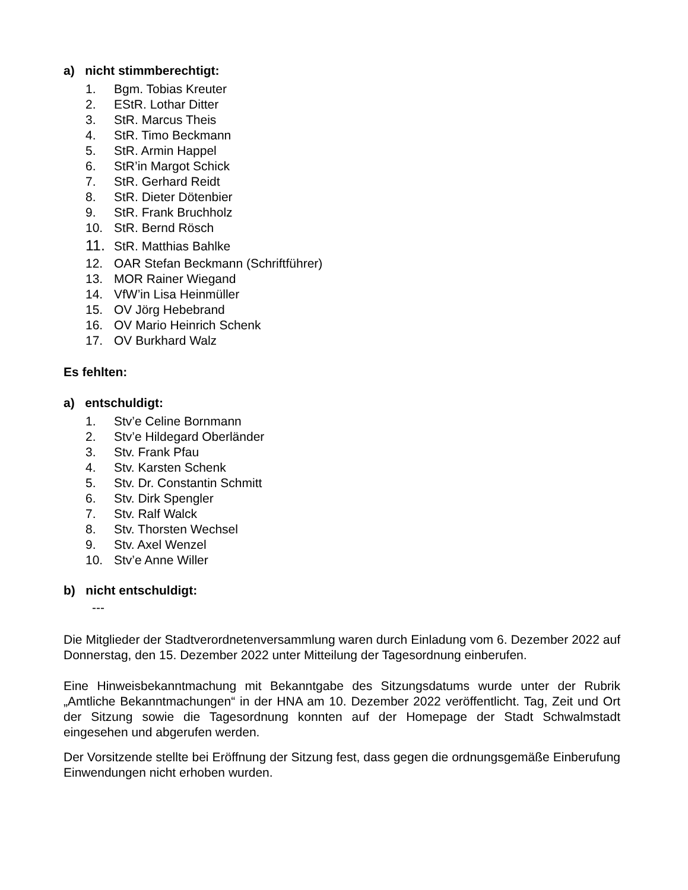a) nicht stimmberechtigt:
1. Bgm. Tobias Kreuter
2. EStR. Lothar Ditter
3. StR. Marcus Theis
4. StR. Timo Beckmann
5. StR. Armin Happel
6. StR’in Margot Schick
7. StR. Gerhard Reidt
8. StR. Dieter Dötenbier
9. StR. Frank Bruchholz
10. StR. Bernd Rösch
11. StR. Matthias Bahlke
12. OAR Stefan Beckmann (Schriftführer)
13. MOR Rainer Wiegand
14. VfW’in Lisa Heinmüller
15. OV Jörg Hebebrand
16. OV Mario Heinrich Schenk
17. OV Burkhard Walz
Es fehlten:
a) entschuldigt:
1. Stv’e Celine Bornmann
2. Stv’e Hildegard Oberländer
3. Stv. Frank Pfau
4. Stv. Karsten Schenk
5. Stv. Dr. Constantin Schmitt
6. Stv. Dirk Spengler
7. Stv. Ralf Walck
8. Stv. Thorsten Wechsel
9. Stv. Axel Wenzel
10. Stv’e Anne Willer
b) nicht entschuldigt:
---
Die Mitglieder der Stadtverordnetenversammlung waren durch Einladung vom 6. Dezember 2022 auf Donnerstag, den 15. Dezember 2022 unter Mitteilung der Tagesordnung einberufen.
Eine Hinweisbekanntmachung mit Bekanntgabe des Sitzungsdatums wurde unter der Rubrik „Amtliche Bekanntmachungen“ in der HNA am 10. Dezember 2022 veröffentlicht. Tag, Zeit und Ort der Sitzung sowie die Tagesordnung konnten auf der Homepage der Stadt Schwalmstadt eingesehen und abgerufen werden.
Der Vorsitzende stellte bei Eröffnung der Sitzung fest, dass gegen die ordnungsgemäße Einberufung Einwendungen nicht erhoben wurden.